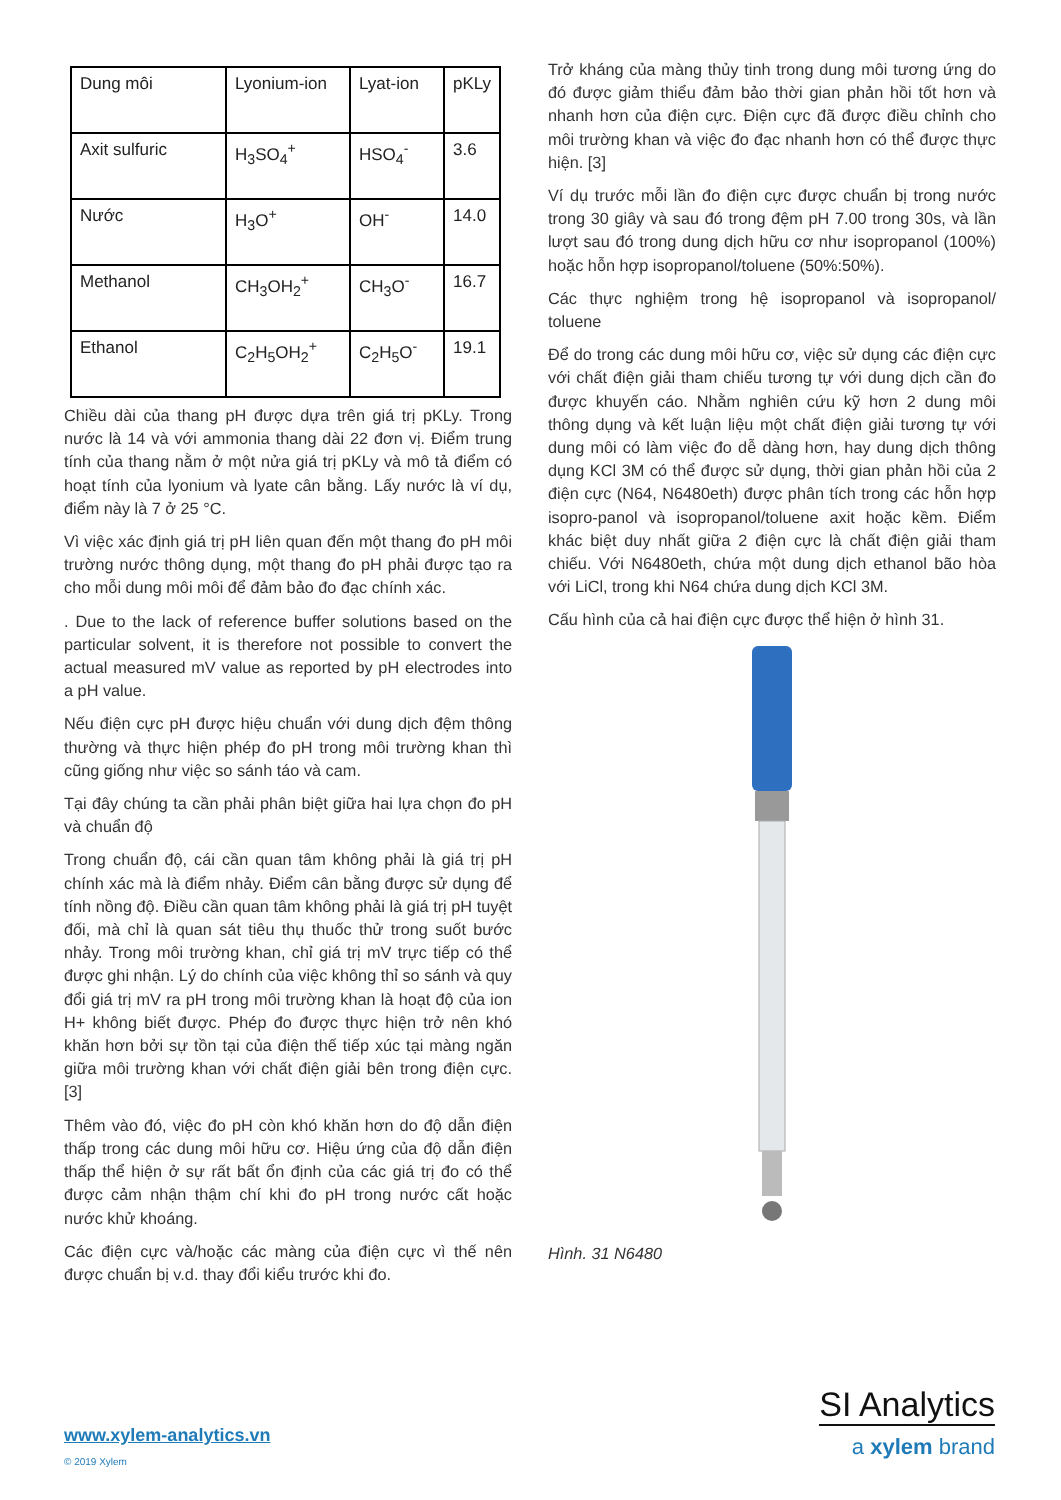| Dung môi | Lyonium-ion | Lyat-ion | pKLy |
| --- | --- | --- | --- |
| Axit sulfuric | H<sub>3</sub>SO<sub>4</sub><sup>+</sup> | HSO<sub>4</sub><sup>-</sup> | 3.6 |
| Nước | H<sub>3</sub>O<sup>+</sup> | OH<sup>-</sup> | 14.0 |
| Methanol | CH<sub>3</sub>OH<sub>2</sub><sup>+</sup> | CH<sub>3</sub>O<sup>-</sup> | 16.7 |
| Ethanol | C<sub>2</sub>H<sub>5</sub>OH<sub>2</sub><sup>+</sup> | C<sub>2</sub>H<sub>5</sub>O<sup>-</sup> | 19.1 |
Chiều dài của thang pH được dựa trên giá trị pKLy. Trong nước là 14 và với ammonia thang dài 22 đơn vị. Điểm trung tính của thang nằm ở một nửa giá trị pKLy và mô tả điểm có hoạt tính của lyonium và lyate cân bằng. Lấy nước là ví dụ, điểm này là 7 ở 25 °C.
Vì việc xác định giá trị pH liên quan đến một thang đo pH môi trường nước thông dụng, một thang đo pH phải được tạo ra cho mỗi dung môi môi để đảm bảo đo đạc chính xác.
. Due to the lack of reference buffer solutions based on the particular solvent, it is therefore not possible to convert the actual measured mV value as reported by pH electrodes into a pH value.
Nếu điện cực pH được hiệu chuẩn với dung dịch đệm thông thường và thực hiện phép đo pH trong môi trường khan thì cũng giống như việc so sánh táo và cam.
Tại đây chúng ta cần phải phân biệt giữa hai lựa chọn đo pH và chuẩn độ
Trong chuẩn độ, cái cần quan tâm không phải là giá trị pH chính xác mà là điểm nhảy. Điểm cân bằng được sử dụng để tính nồng độ. Điều cần quan tâm không phải là giá trị pH tuyệt đối, mà chỉ là quan sát tiêu thụ thuốc thử trong suốt bước nhảy. Trong môi trường khan, chỉ giá trị mV trực tiếp có thể được ghi nhận. Lý do chính của việc không thỉ so sánh và quy đổi giá trị mV ra pH trong môi trường khan là hoạt độ của ion H+ không biết được. Phép đo được thực hiện trở nên khó khăn hơn bởi sự tồn tại của điện thế tiếp xúc tại màng ngăn giữa môi trường khan với chất điện giải bên trong điện cực. [3]
Thêm vào đó, việc đo pH còn khó khăn hơn do độ dẫn điện thấp trong các dung môi hữu cơ. Hiệu ứng của độ dẫn điện thấp thể hiện ở sự rất bất ổn định của các giá trị đo có thể được cảm nhận thậm chí khi đo pH trong nước cất hoặc nước khử khoáng.
Các điện cực và/hoặc các màng của điện cực vì thế nên được chuẩn bị v.d. thay đổi kiểu trước khi đo.
Trở kháng của màng thủy tinh trong dung môi tương ứng do đó được giảm thiểu đảm bảo thời gian phản hồi tốt hơn và nhanh hơn của điện cực. Điện cực đã được điều chỉnh cho môi trường khan và việc đo đạc nhanh hơn có thể được thực hiện. [3]
Ví dụ trước mỗi lần đo điện cực được chuẩn bị trong nước trong 30 giây và sau đó trong đệm pH 7.00 trong 30s, và lần lượt sau đó trong dung dịch hữu cơ như isopropanol (100%) hoặc hỗn hợp isopropanol/toluene (50%:50%).
Các thực nghiệm trong hệ isopropanol và isopropanol/ toluene
Để do trong các dung môi hữu cơ, việc sử dụng các điện cực với chất điện giải tham chiếu tương tự với dung dịch cần đo được khuyến cáo. Nhằm nghiên cứu kỹ hơn 2 dung môi thông dụng và kết luận liệu một chất điện giải tương tự với dung môi có làm việc đo dễ dàng hơn, hay dung dịch thông dụng KCl 3M có thể được sử dụng, thời gian phản hồi của 2 điện cực (N64, N6480eth) được phân tích trong các hỗn hợp isopro-panol và isopropanol/toluene axit hoặc kềm. Điểm khác biệt duy nhất giữa 2 điện cực là chất điện giải tham chiếu. Với N6480eth, chứa một dung dịch ethanol bão hòa với LiCl, trong khi N64 chứa dung dịch KCl 3M.
Cấu hình của cả hai điện cực được thể hiện ở hình 31.
Hình. 31 N6480
SI Analytics
a xylem brand
www.xylem-analytics.vn
© 2019 Xylem